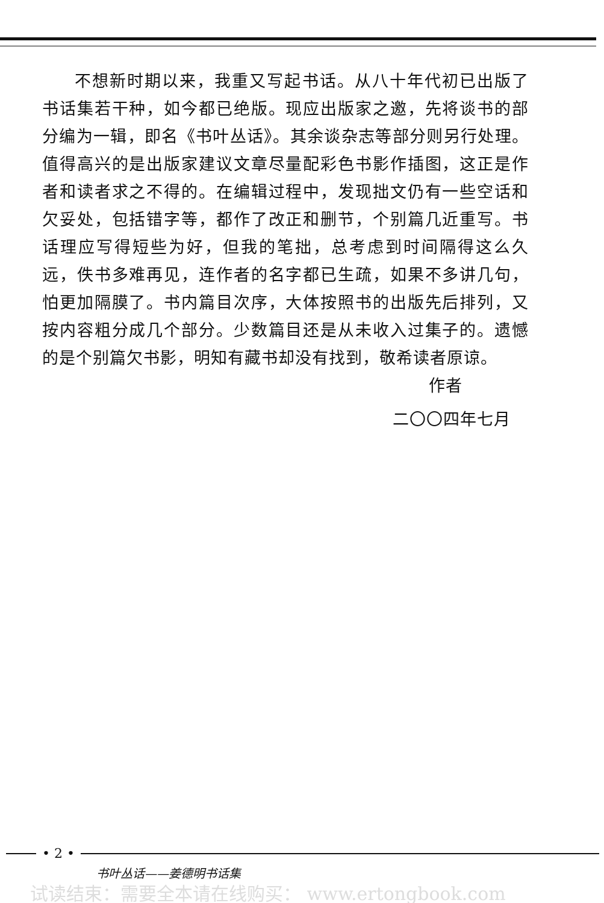不想新时期以来，我重又写起书话。从八十年代初已出版了书话集若干种，如今都已绝版。现应出版家之邀，先将谈书的部分编为一辑，即名《书叶丛话》。其余谈杂志等部分则另行处理。值得高兴的是出版家建议文章尽量配彩色书影作插图，这正是作者和读者求之不得的。在编辑过程中，发现拙文仍有一些空话和欠妥处，包括错字等，都作了改正和删节，个别篇几近重写。书话理应写得短些为好，但我的笔拙，总考虑到时间隔得这么久远，佚书多难再见，连作者的名字都已生疏，如果不多讲几句，怕更加隔膜了。书内篇目次序，大体按照书的出版先后排列，又按内容粗分成几个部分。少数篇目还是从未收入过集子的。遗憾的是个别篇欠书影，明知有藏书却没有找到，敬希读者原谅。
作者
二〇〇四年七月
• 2 •
书叶丛话——姜德明书话集
试读结束：需要全本请在线购买： www.ertongbook.com